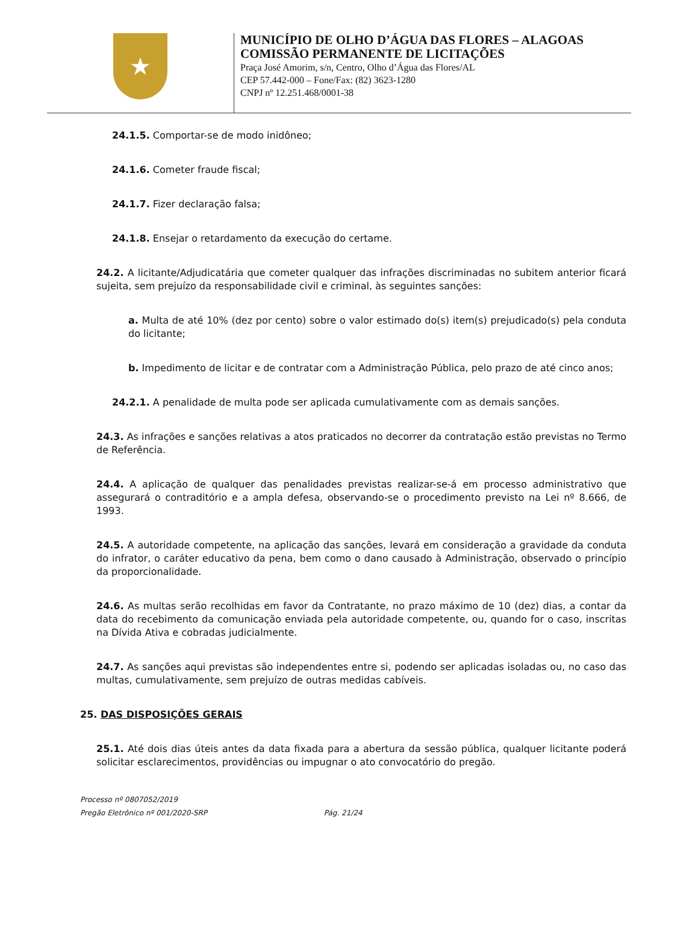★
MUNICÍPIO DE OLHO D’ÁGUA DAS FLORES – ALAGOAS
COMISSÃO PERMANENTE DE LICITAÇÕES
Praça José Amorim, s/n, Centro, Olho d’Água das Flores/AL
CEP 57.442-000 – Fone/Fax: (82) 3623-1280
CNPJ nº 12.251.468/0001-38
24.1.5. Comportar-se de modo inidôneo;
24.1.6. Cometer fraude fiscal;
24.1.7. Fizer declaração falsa;
24.1.8. Ensejar o retardamento da execução do certame.
24.2. A licitante/Adjudicatária que cometer qualquer das infrações discriminadas no subitem anterior ficará sujeita, sem prejuízo da responsabilidade civil e criminal, às seguintes sanções:
a. Multa de até 10% (dez por cento) sobre o valor estimado do(s) item(s) prejudicado(s) pela conduta do licitante;
b. Impedimento de licitar e de contratar com a Administração Pública, pelo prazo de até cinco anos;
24.2.1. A penalidade de multa pode ser aplicada cumulativamente com as demais sanções.
24.3. As infrações e sanções relativas a atos praticados no decorrer da contratação estão previstas no Termo de Referência.
24.4. A aplicação de qualquer das penalidades previstas realizar-se-á em processo administrativo que assegurará o contraditório e a ampla defesa, observando-se o procedimento previsto na Lei nº 8.666, de 1993.
24.5. A autoridade competente, na aplicação das sanções, levará em consideração a gravidade da conduta do infrator, o caráter educativo da pena, bem como o dano causado à Administração, observado o princípio da proporcionalidade.
24.6. As multas serão recolhidas em favor da Contratante, no prazo máximo de 10 (dez) dias, a contar da data do recebimento da comunicação enviada pela autoridade competente, ou, quando for o caso, inscritas na Dívida Ativa e cobradas judicialmente.
24.7. As sanções aqui previstas são independentes entre si, podendo ser aplicadas isoladas ou, no caso das multas, cumulativamente, sem prejuízo de outras medidas cabíveis.
25. DAS DISPOSIÇÕES GERAIS
25.1. Até dois dias úteis antes da data fixada para a abertura da sessão pública, qualquer licitante poderá solicitar esclarecimentos, providências ou impugnar o ato convocatório do pregão.
Processo nº 0807052/2019
Pregão Eletrônico nº 001/2020-SRP Pág. 21/24